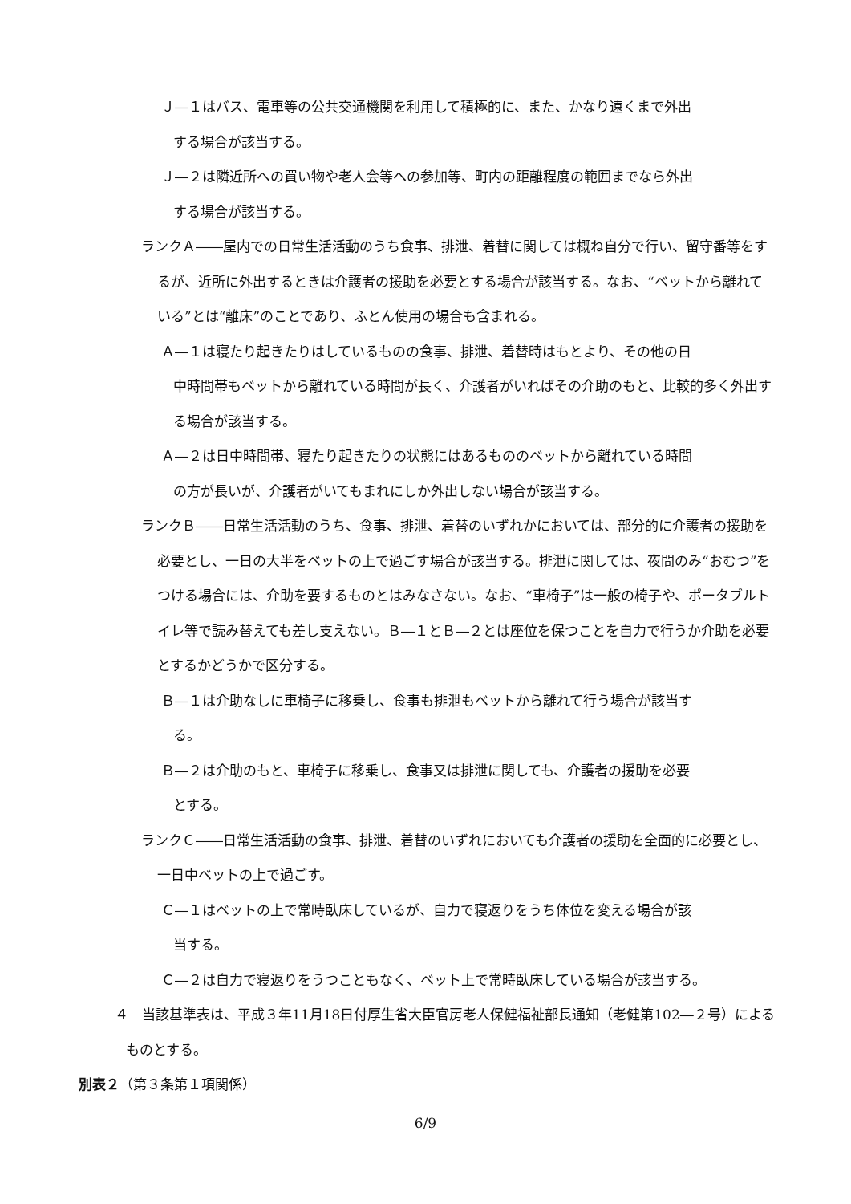Ｊ―１はバス、電車等の公共交通機関を利用して積極的に、また、かなり遠くまで外出
する場合が該当する。
Ｊ―２は隣近所への買い物や老人会等への参加等、町内の距離程度の範囲までなら外出
する場合が該当する。
ランクＡ――屋内での日常生活活動のうち食事、排泄、着替に関しては概ね自分で行い、留守番等をするが、近所に外出するときは介護者の援助を必要とする場合が該当する。なお、“ベットから離れている”とは“離床”のことであり、ふとん使用の場合も含まれる。
Ａ―１は寝たり起きたりはしているものの食事、排泄、着替時はもとより、その他の日
中時間帯もベットから離れている時間が長く、介護者がいればその介助のもと、比較的多く外出する場合が該当する。
Ａ―２は日中時間帯、寝たり起きたりの状態にはあるもののベットから離れている時間
の方が長いが、介護者がいてもまれにしか外出しない場合が該当する。
ランクＢ――日常生活活動のうち、食事、排泄、着替のいずれかにおいては、部分的に介護者の援助を必要とし、一日の大半をベットの上で過ごす場合が該当する。排泄に関しては、夜間のみ“おむつ”をつける場合には、介助を要するものとはみなさない。なお、“車椅子”は一般の椅子や、ポータブルトイレ等で読み替えても差し支えない。Ｂ―１とＢ―２とは座位を保つことを自力で行うか介助を必要とするかどうかで区分する。
Ｂ―１は介助なしに車椅子に移乗し、食事も排泄もベットから離れて行う場合が該当す
る。
Ｂ―２は介助のもと、車椅子に移乗し、食事又は排泄に関しても、介護者の援助を必要
とする。
ランクＣ――日常生活活動の食事、排泄、着替のいずれにおいても介護者の援助を全面的に必要とし、一日中ベットの上で過ごす。
Ｃ―１はベットの上で常時臥床しているが、自力で寝返りをうち体位を変える場合が該
当する。
Ｃ―２は自力で寝返りをうつこともなく、ベット上で常時臥床している場合が該当する。
４　当該基準表は、平成３年11月18日付厚生省大臣官房老人保健福祉部長通知（老健第102―２号）によるものとする。
別表２（第３条第１項関係）
6/9